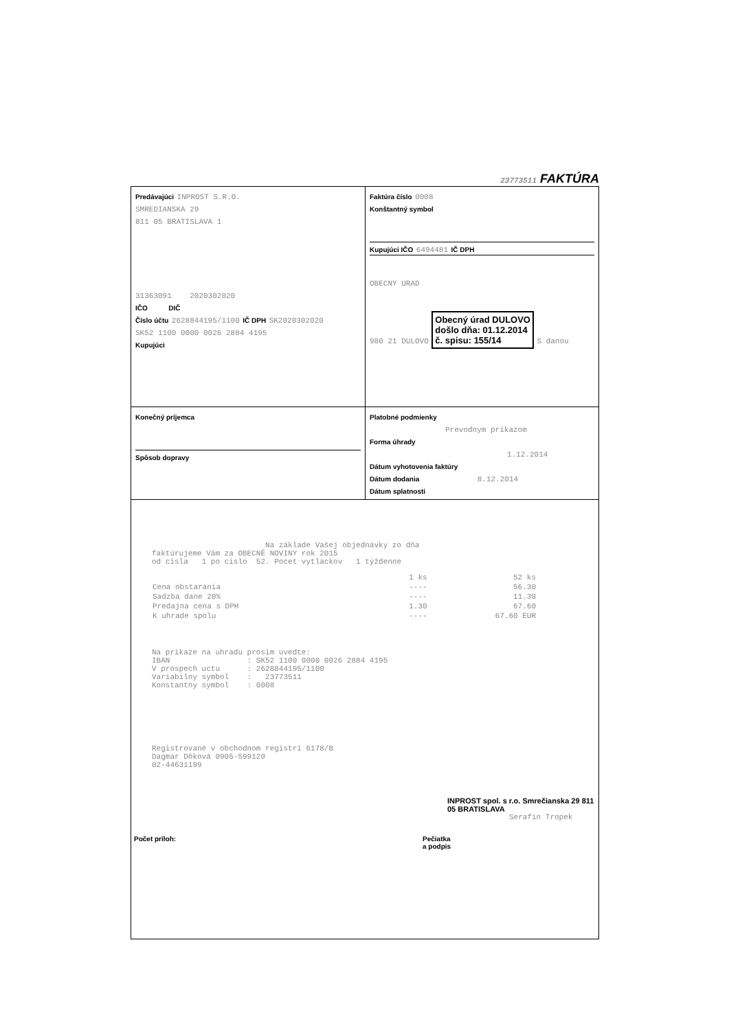23773511 FAKTÚRA
Predávajúci INPROST S.R.O.
SMREDIANSKA 29
811 05 BRATISLAVA 1
31363091 2020302020
IČO DIČ
Číslo účtu 2628844195/1100 IČ DPH SK2020302020
SK52 1100 0000 0026 2884 4195
Kupujúci
Faktúra číslo 0008
Konštantný symbol
Kupujúci IČO 6494481 IČ DPH
OBECNY URAD
980 21 DULOVO
Obecný úrad DULOVO
došlo dňa: 01.12.2014
č. spisu: 155/14
S danou
Konečný príjemca
Spôsob dopravy
Platobné podmienky
Prevodnym prikazom
Forma úhrady
1.12.2014
Dátum vyhotovenia faktúry
Dátum dodania 8.12.2014
Dátum splatnosti
                         Na základe Vašej objednávky zo dňa
faktúrujeme Vám za OBECNÉ NOVINY rok 2015
od cisla   1 po cislo  52. Pocet vytlackov   1 týždenne
| | 1 ks | 52 ks |
| --- | --- | --- |
| Cena obstarania | ---- | 56.30 |
| Sadzba dane 20% | ---- | 11.30 |
| Predajna cena s DPH | 1.30 | 67.60 |
| K uhrade spolu | ---- | 67.60 EUR |
Na prikaze na uhradu prosim uvedte:
IBAN                 : SK52 1100 0000 0026 2884 4195
V prospech uctu      : 2628844195/1100
Variabilny symbol    :   23773511
Konstantny symbol    : 0008
Registrované v obchodnom registri 6178/B
Dagmar Dôková 0905-599120
02-44631199
INPROST spol. s r.o. Smrečianska 29 811 05 BRATISLAVA
Serafin Tropek
Počet príloh: Pečiatka
a podpis